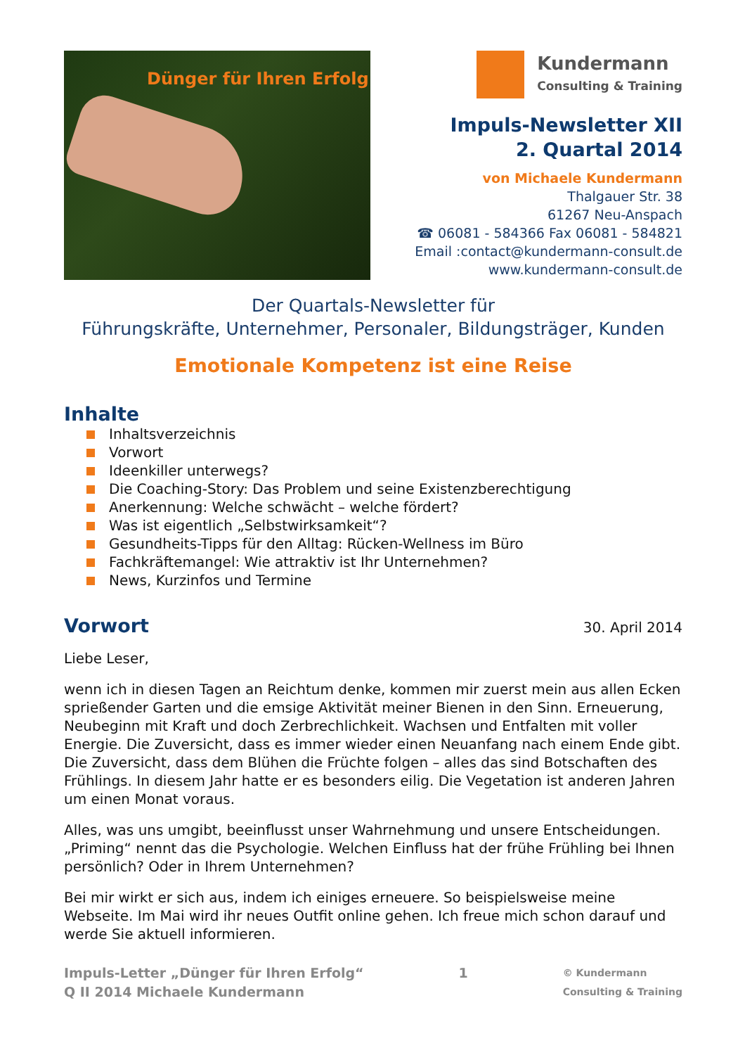Dünger für Ihren Erfolg
Kundermann
Consulting & Training
Impuls-Newsletter XII
2. Quartal 2014
von Michaele Kundermann
Thalgauer Str. 38
61267 Neu-Anspach
☎ 06081 - 584366 Fax 06081 - 584821
Email :contact@kundermann-consult.de
www.kundermann-consult.de
Der Quartals-Newsletter für
Führungskräfte, Unternehmer, Personaler, Bildungsträger, Kunden
Emotionale Kompetenz ist eine Reise
Inhalte
Inhaltsverzeichnis
Vorwort
Ideenkiller unterwegs?
Die Coaching-Story: Das Problem und seine Existenzberechtigung
Anerkennung: Welche schwächt – welche fördert?
Was ist eigentlich „Selbstwirksamkeit“?
Gesundheits-Tipps für den Alltag: Rücken-Wellness im Büro
Fachkräftemangel: Wie attraktiv ist Ihr Unternehmen?
News, Kurzinfos und Termine
Vorwort
30. April 2014
Liebe Leser,
wenn ich in diesen Tagen an Reichtum denke, kommen mir zuerst mein aus allen Ecken sprießender Garten und die emsige Aktivität meiner Bienen in den Sinn. Erneuerung, Neubeginn mit Kraft und doch Zerbrechlichkeit. Wachsen und Entfalten mit voller Energie. Die Zuversicht, dass es immer wieder einen Neuanfang nach einem Ende gibt. Die Zuversicht, dass dem Blühen die Früchte folgen – alles das sind Botschaften des Frühlings. In diesem Jahr hatte er es besonders eilig. Die Vegetation ist anderen Jahren um einen Monat voraus.
Alles, was uns umgibt, beeinflusst unser Wahrnehmung und unsere Entscheidungen. „Priming“ nennt das die Psychologie. Welchen Einfluss hat der frühe Frühling bei Ihnen persönlich? Oder in Ihrem Unternehmen?
Bei mir wirkt er sich aus, indem ich einiges erneuere. So beispielsweise meine Webseite. Im Mai wird ihr neues Outfit online gehen. Ich freue mich schon darauf und werde Sie aktuell informieren.
Impuls-Letter „Dünger für Ihren Erfolg“
Q II 2014 Michaele Kundermann
1
© Kundermann
Consulting & Training